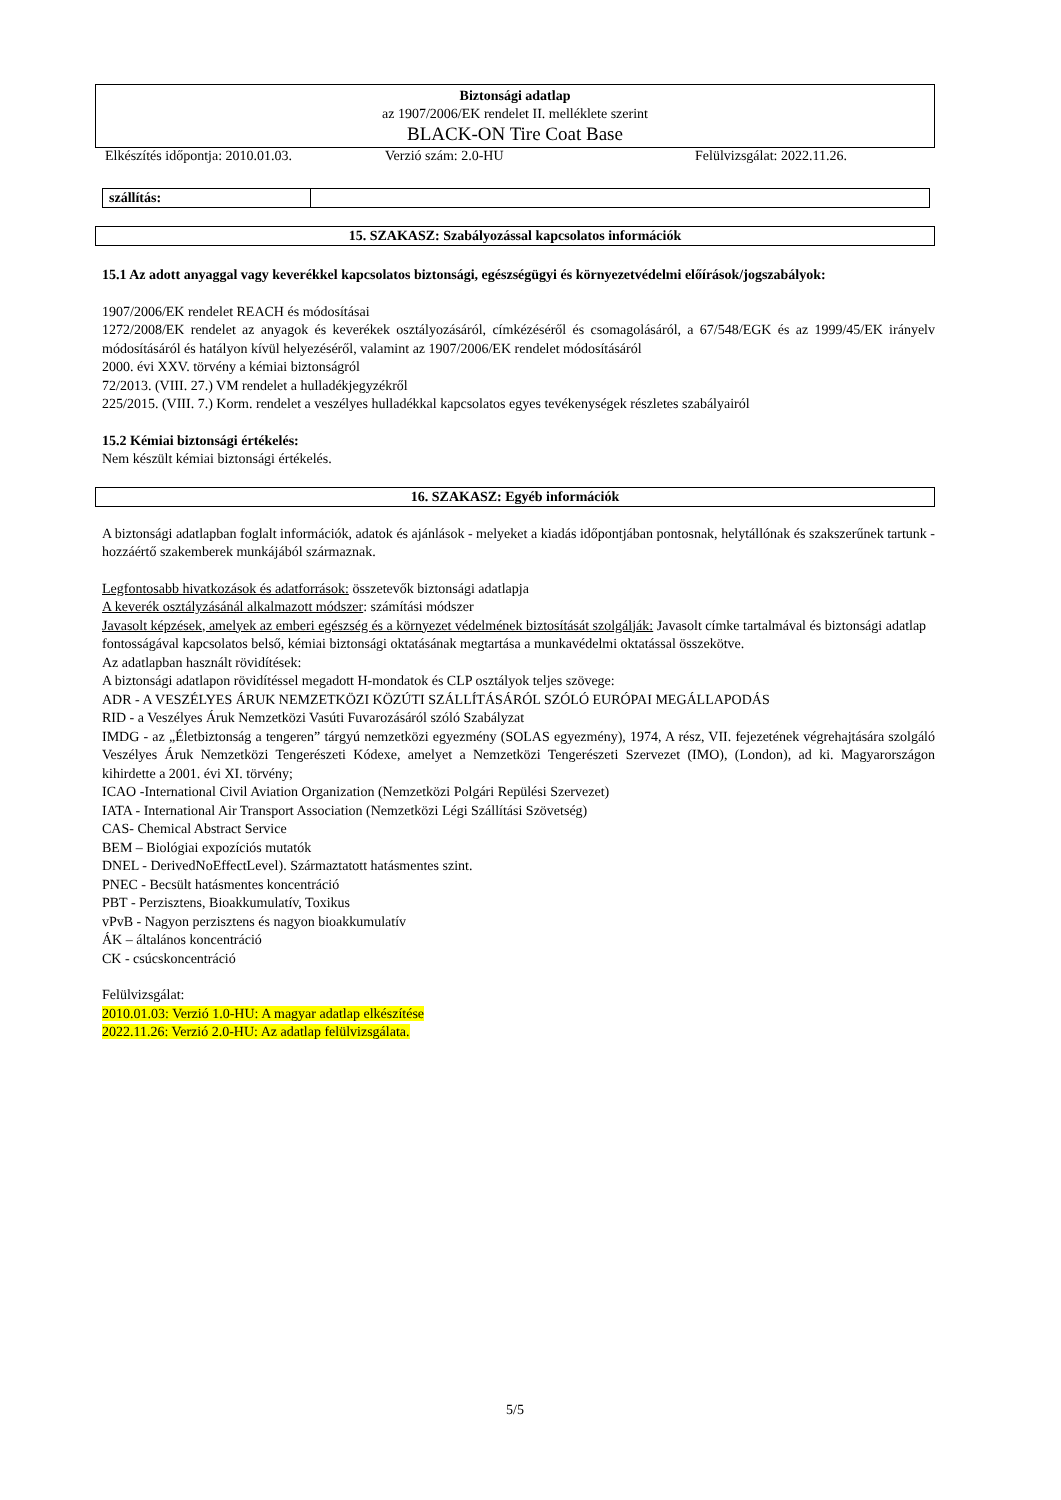Biztonsági adatlap
az 1907/2006/EK rendelet II. melléklete szerint
BLACK-ON Tire Coat Base
Elkészítés időpontja: 2010.01.03. Verzió szám: 2.0-HU Felülvizsgálat: 2022.11.26.
| szállítás: | |
15. SZAKASZ: Szabályozással kapcsolatos információk
15.1 Az adott anyaggal vagy keverékkel kapcsolatos biztonsági, egészségügyi és környezetvédelmi előírások/jogszabályok:
1907/2006/EK rendelet REACH és módosításai
1272/2008/EK rendelet az anyagok és keverékek osztályozásáról, címkézéséről és csomagolásáról, a 67/548/EGK és az 1999/45/EK irányelv módosításáról és hatályon kívül helyezéséről, valamint az 1907/2006/EK rendelet módosításáról
2000. évi XXV. törvény a kémiai biztonságról
72/2013. (VIII. 27.) VM rendelet a hulladékjegyzékről
225/2015. (VIII. 7.) Korm. rendelet a veszélyes hulladékkal kapcsolatos egyes tevékenységek részletes szabályairól
15.2 Kémiai biztonsági értékelés:
Nem készült kémiai biztonsági értékelés.
16. SZAKASZ: Egyéb információk
A biztonsági adatlapban foglalt információk, adatok és ajánlások - melyeket a kiadás időpontjában pontosnak, helytállónak és szakszerűnek tartunk - hozzáértő szakemberek munkájából származnak.
Legfontosabb hivatkozások és adatforrások: összetevők biztonsági adatlapja
A keverék osztályzásánál alkalmazott módszer: számítási módszer
Javasolt képzések, amelyek az emberi egészség és a környezet védelmének biztosítását szolgálják: Javasolt címke tartalmával és biztonsági adatlap fontosságával kapcsolatos belső, kémiai biztonsági oktatásának megtartása a munkavédelmi oktatással összekötve.
Az adatlapban használt rövidítések:
A biztonsági adatlapon rövidítéssel megadott H-mondatok és CLP osztályok teljes szövege:
ADR - A VESZÉLYES ÁRUK NEMZETKÖZI KÖZÚTI SZÁLLÍTÁSÁRÓL SZÓLÓ EURÓPAI MEGÁLLAPODÁS
RID - a Veszélyes Áruk Nemzetközi Vasúti Fuvarozásáról szóló Szabályzat
IMDG - az „Életbiztonság a tengeren” tárgyú nemzetközi egyezmény (SOLAS egyezmény), 1974, A rész, VII. fejezetének végrehajtására szolgáló Veszélyes Áruk Nemzetközi Tengerészeti Kódexe, amelyet a Nemzetközi Tengerészeti Szervezet (IMO), (London), ad ki. Magyarországon kihirdette a 2001. évi XI. törvény;
ICAO -International Civil Aviation Organization (Nemzetközi Polgári Repülési Szervezet)
IATA - International Air Transport Association (Nemzetközi Légi Szállítási Szövetség)
CAS- Chemical Abstract Service
BEM – Biológiai expozíciós mutatók
DNEL - DerivedNoEffectLevel). Származtatott hatásmentes szint.
PNEC - Becsült hatásmentes koncentráció
PBT - Perzisztens, Bioakkumulatív, Toxikus
vPvB - Nagyon perzisztens és nagyon bioakkumulatív
ÁK – általános koncentráció
CK - csúcskoncentráció
Felülvizsgálat:
2010.01.03: Verzió 1.0-HU: A magyar adatlap elkészítése
2022.11.26: Verzió 2.0-HU: Az adatlap felülvizsgálata.
5/5